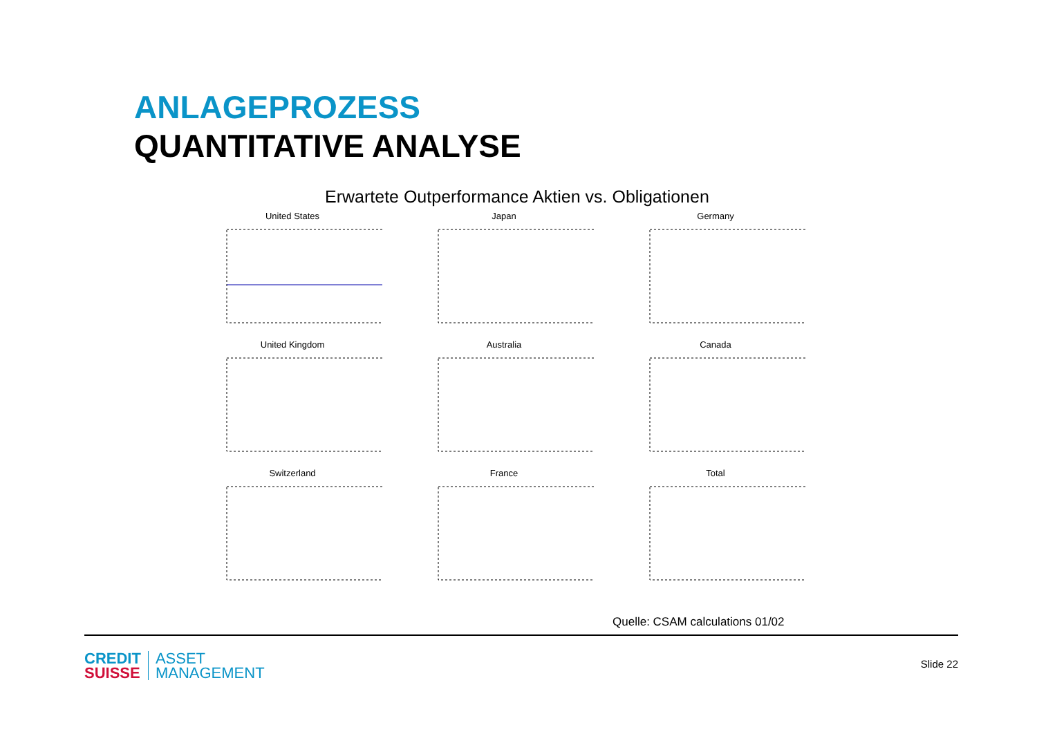ANLAGEPROZESS
QUANTITATIVE ANALYSE
Erwartete Outperformance Aktien vs. Obligationen
United States
Japan
Germany
United Kingdom
Australia
Canada
Switzerland
France
Total
Quelle: CSAM calculations 01/02
CREDIT
SUISSE
ASSET
MANAGEMENT
Slide 22